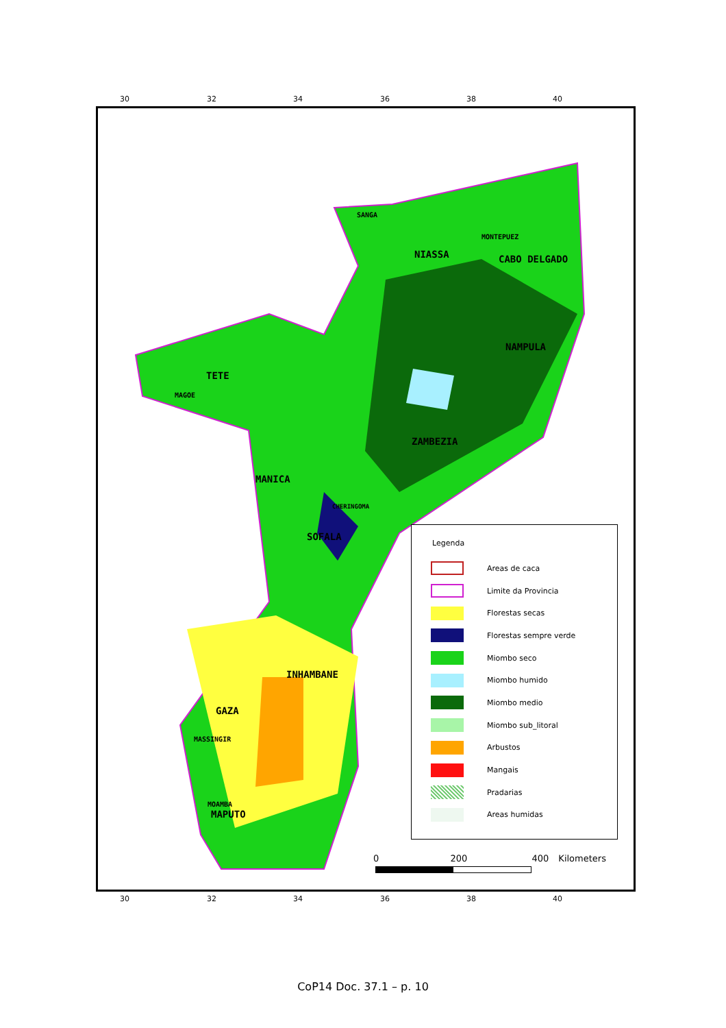30 32 34 36 38 40
SANGA
NIASSA
MONTEPUEZ
CABO DELGADO
NAMPULA
TETE
MAGOE
ZAMBEZIA
MANICA
CHERINGOMA
SOFALA
INHAMBANE
GAZA
MASSINGIR
MOAMBA
MAPUTO
Legenda
Areas de caca
Limite da Provincia
Florestas secas
Florestas sempre verde
Miombo seco
Miombo humido
Miombo medio
Miombo sub_litoral
Arbustos
Mangais
Pradarias
Areas humidas
0 200 400 Kilometers
30 32 34 36 38 40
CoP14 Doc. 37.1 – p. 10